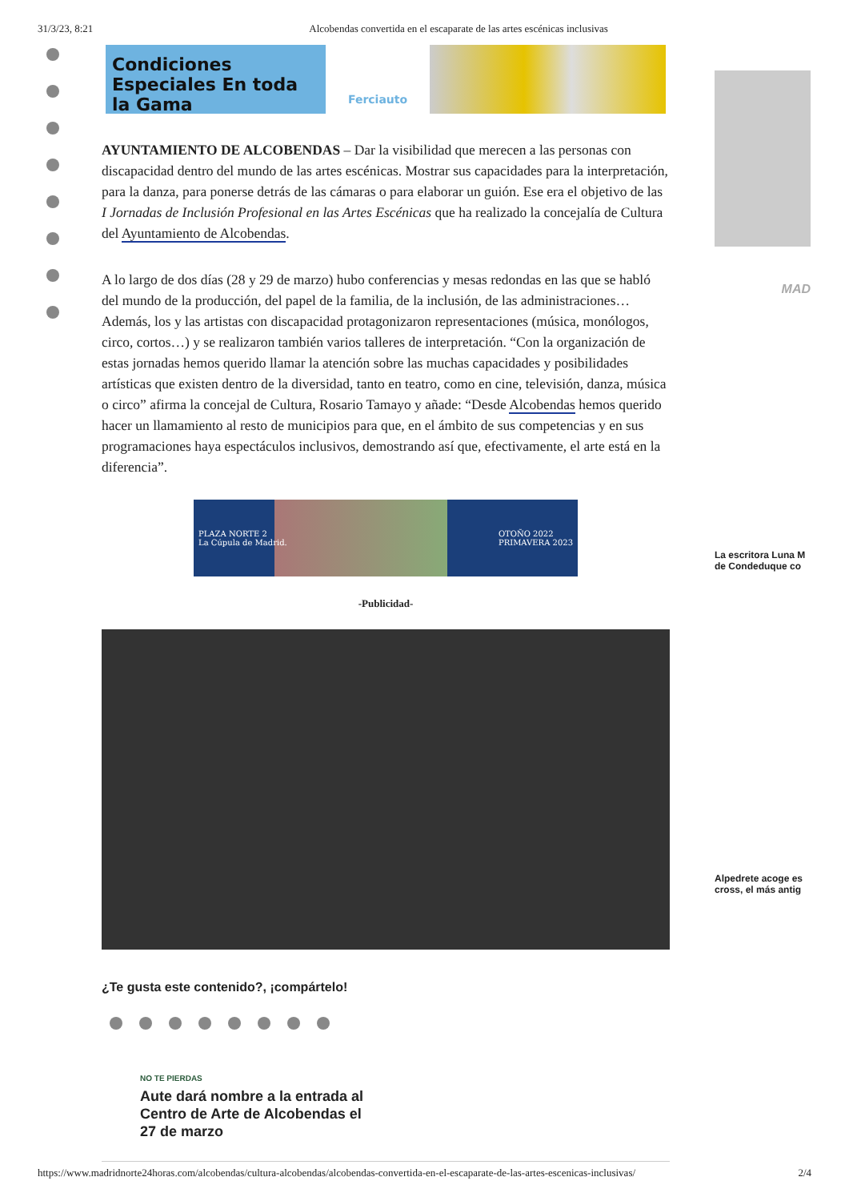31/3/23, 8:21 Alcobendas convertida en el escaparate de las artes escénicas inclusivas
Condiciones Especiales En toda la Gama
Ferciauto
AYUNTAMIENTO DE ALCOBENDAS – Dar la visibilidad que merecen a las personas con discapacidad dentro del mundo de las artes escénicas. Mostrar sus capacidades para la interpretación, para la danza, para ponerse detrás de las cámaras o para elaborar un guión. Ese era el objetivo de las I Jornadas de Inclusión Profesional en las Artes Escénicas que ha realizado la concejalía de Cultura del Ayuntamiento de Alcobendas.
A lo largo de dos días (28 y 29 de marzo) hubo conferencias y mesas redondas en las que se habló del mundo de la producción, del papel de la familia, de la inclusión, de las administraciones… Además, los y las artistas con discapacidad protagonizaron representaciones (música, monólogos, circo, cortos…) y se realizaron también varios talleres de interpretación. “Con la organización de estas jornadas hemos querido llamar la atención sobre las muchas capacidades y posibilidades artísticas que existen dentro de la diversidad, tanto en teatro, como en cine, televisión, danza, música o circo” afirma la concejal de Cultura, Rosario Tamayo y añade: “Desde Alcobendas hemos querido hacer un llamamiento al resto de municipios para que, en el ámbito de sus competencias y en sus programaciones haya espectáculos inclusivos, demostrando así que, efectivamente, el arte está en la diferencia”.
PLAZA NORTE 2
La Cúpula de Madrid. OTOÑO 2022
PRIMAVERA 2023
-Publicidad-
¿Te gusta este contenido?, ¡compártelo!
NO TE PIERDAS
Aute dará nombre a la entrada al Centro de Arte de Alcobendas el 27 de marzo
MAD
La escritora Luna M
de Condeduque co
Alpedrete acoge es
cross, el más antig
https://www.madridnorte24horas.com/alcobendas/cultura-alcobendas/alcobendas-convertida-en-el-escaparate-de-las-artes-escenicas-inclusivas/ 2/4